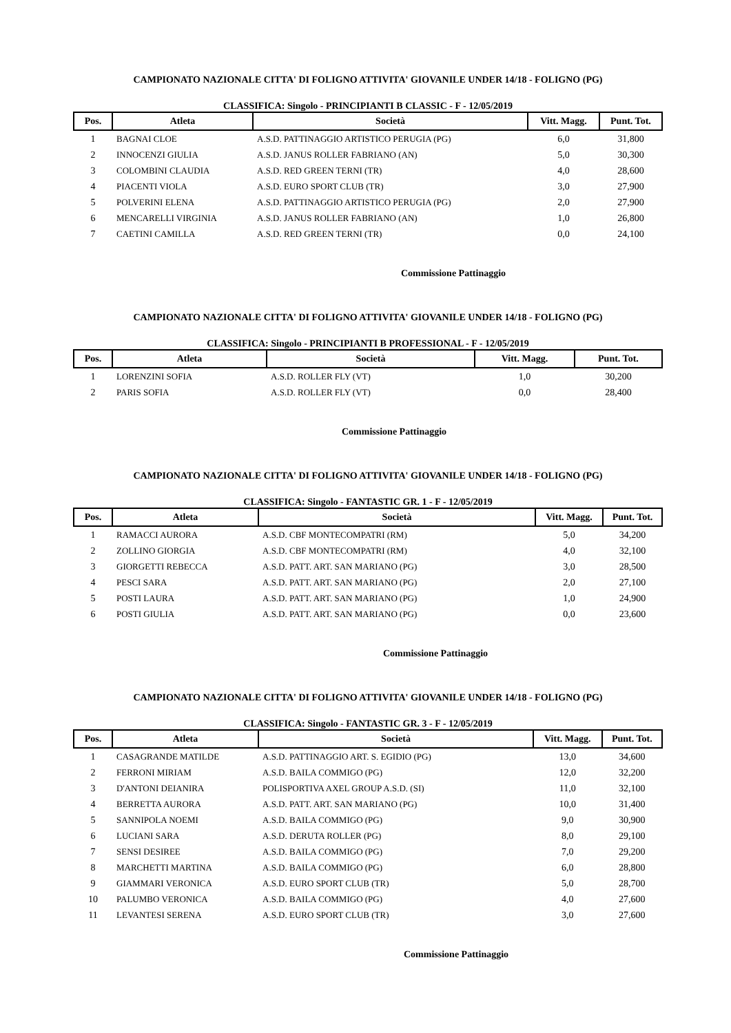CAMPIONATO NAZIONALE CITTA' DI FOLIGNO ATTIVITA' GIOVANILE UNDER 14/18 - FOLIGNO (PG)
CLASSIFICA: Singolo - PRINCIPIANTI B CLASSIC - F - 12/05/2019
| Pos. | Atleta | Società | Vitt. Magg. | Punt. Tot. |
| --- | --- | --- | --- | --- |
| 1 | BAGNAI CLOE | A.S.D. PATTINAGGIO ARTISTICO PERUGIA (PG) | 6,0 | 31,800 |
| 2 | INNOCENZI GIULIA | A.S.D. JANUS ROLLER FABRIANO (AN) | 5,0 | 30,300 |
| 3 | COLOMBINI CLAUDIA | A.S.D. RED GREEN TERNI (TR) | 4,0 | 28,600 |
| 4 | PIACENTI VIOLA | A.S.D. EURO SPORT CLUB (TR) | 3,0 | 27,900 |
| 5 | POLVERINI ELENA | A.S.D. PATTINAGGIO ARTISTICO PERUGIA (PG) | 2,0 | 27,900 |
| 6 | MENCARELLI VIRGINIA | A.S.D. JANUS ROLLER FABRIANO (AN) | 1,0 | 26,800 |
| 7 | CAETINI CAMILLA | A.S.D. RED GREEN TERNI (TR) | 0,0 | 24,100 |
Commissione Pattinaggio
CAMPIONATO NAZIONALE CITTA' DI FOLIGNO ATTIVITA' GIOVANILE UNDER 14/18 - FOLIGNO (PG)
CLASSIFICA: Singolo - PRINCIPIANTI B PROFESSIONAL - F - 12/05/2019
| Pos. | Atleta | Società | Vitt. Magg. | Punt. Tot. |
| --- | --- | --- | --- | --- |
| 1 | LORENZINI SOFIA | A.S.D. ROLLER FLY (VT) | 1,0 | 30,200 |
| 2 | PARIS SOFIA | A.S.D. ROLLER FLY (VT) | 0,0 | 28,400 |
Commissione Pattinaggio
CAMPIONATO NAZIONALE CITTA' DI FOLIGNO ATTIVITA' GIOVANILE UNDER 14/18 - FOLIGNO (PG)
CLASSIFICA: Singolo - FANTASTIC GR. 1 - F - 12/05/2019
| Pos. | Atleta | Società | Vitt. Magg. | Punt. Tot. |
| --- | --- | --- | --- | --- |
| 1 | RAMACCI AURORA | A.S.D. CBF MONTECOMPATRI (RM) | 5,0 | 34,200 |
| 2 | ZOLLINO GIORGIA | A.S.D. CBF MONTECOMPATRI (RM) | 4,0 | 32,100 |
| 3 | GIORGETTI REBECCA | A.S.D. PATT. ART. SAN MARIANO (PG) | 3,0 | 28,500 |
| 4 | PESCI SARA | A.S.D. PATT. ART. SAN MARIANO (PG) | 2,0 | 27,100 |
| 5 | POSTI LAURA | A.S.D. PATT. ART. SAN MARIANO (PG) | 1,0 | 24,900 |
| 6 | POSTI GIULIA | A.S.D. PATT. ART. SAN MARIANO (PG) | 0,0 | 23,600 |
Commissione Pattinaggio
CAMPIONATO NAZIONALE CITTA' DI FOLIGNO ATTIVITA' GIOVANILE UNDER 14/18 - FOLIGNO (PG)
CLASSIFICA: Singolo - FANTASTIC GR. 3 - F - 12/05/2019
| Pos. | Atleta | Società | Vitt. Magg. | Punt. Tot. |
| --- | --- | --- | --- | --- |
| 1 | CASAGRANDE MATILDE | A.S.D. PATTINAGGIO ART. S. EGIDIO (PG) | 13,0 | 34,600 |
| 2 | FERRONI MIRIAM | A.S.D. BAILA COMMIGO (PG) | 12,0 | 32,200 |
| 3 | D'ANTONI DEIANIRA | POLISPORTIVA AXEL GROUP A.S.D. (SI) | 11,0 | 32,100 |
| 4 | BERRETTA AURORA | A.S.D. PATT. ART. SAN MARIANO (PG) | 10,0 | 31,400 |
| 5 | SANNIPOLA NOEMI | A.S.D. BAILA COMMIGO (PG) | 9,0 | 30,900 |
| 6 | LUCIANI SARA | A.S.D. DERUTA ROLLER (PG) | 8,0 | 29,100 |
| 7 | SENSI DESIREE | A.S.D. BAILA COMMIGO (PG) | 7,0 | 29,200 |
| 8 | MARCHETTI MARTINA | A.S.D. BAILA COMMIGO (PG) | 6,0 | 28,800 |
| 9 | GIAMMARI VERONICA | A.S.D. EURO SPORT CLUB (TR) | 5,0 | 28,700 |
| 10 | PALUMBO VERONICA | A.S.D. BAILA COMMIGO (PG) | 4,0 | 27,600 |
| 11 | LEVANTESI SERENA | A.S.D. EURO SPORT CLUB (TR) | 3,0 | 27,600 |
Commissione Pattinaggio